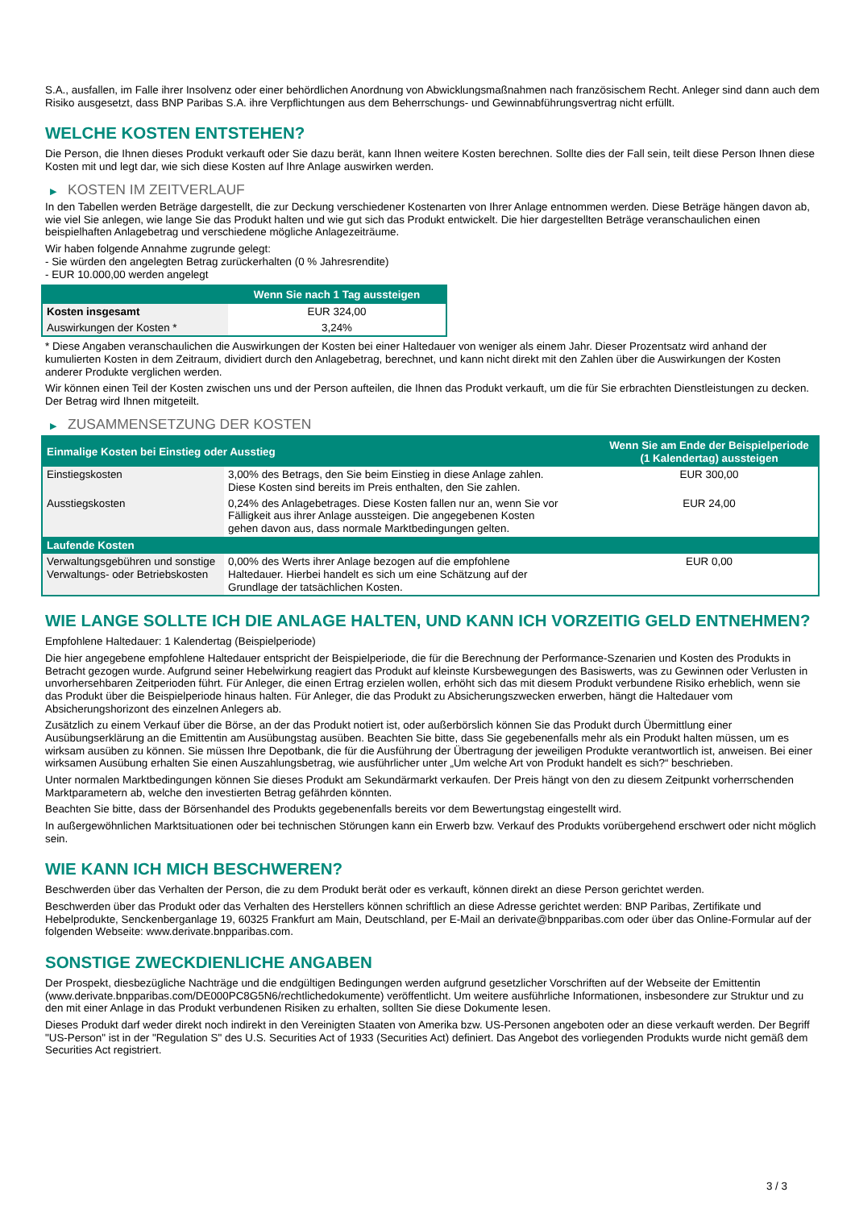S.A., ausfallen, im Falle ihrer Insolvenz oder einer behördlichen Anordnung von Abwicklungsmaßnahmen nach französischem Recht. Anleger sind dann auch dem Risiko ausgesetzt, dass BNP Paribas S.A. ihre Verpflichtungen aus dem Beherrschungs- und Gewinnabführungsvertrag nicht erfüllt.
WELCHE KOSTEN ENTSTEHEN?
Die Person, die Ihnen dieses Produkt verkauft oder Sie dazu berät, kann Ihnen weitere Kosten berechnen. Sollte dies der Fall sein, teilt diese Person Ihnen diese Kosten mit und legt dar, wie sich diese Kosten auf Ihre Anlage auswirken werden.
▶ KOSTEN IM ZEITVERLAUF
In den Tabellen werden Beträge dargestellt, die zur Deckung verschiedener Kostenarten von Ihrer Anlage entnommen werden. Diese Beträge hängen davon ab, wie viel Sie anlegen, wie lange Sie das Produkt halten und wie gut sich das Produkt entwickelt. Die hier dargestellten Beträge veranschaulichen einen beispielhaften Anlagebetrag und verschiedene mögliche Anlagezeiträume.
Wir haben folgende Annahme zugrunde gelegt:
- Sie würden den angelegten Betrag zurückerhalten (0 % Jahresrendite)
- EUR 10.000,00 werden angelegt
| | Wenn Sie nach 1 Tag aussteigen |
| --- | --- |
| Kosten insgesamt | EUR 324,00 |
| Auswirkungen der Kosten * | 3,24% |
* Diese Angaben veranschaulichen die Auswirkungen der Kosten bei einer Haltedauer von weniger als einem Jahr. Dieser Prozentsatz wird anhand der kumulierten Kosten in dem Zeitraum, dividiert durch den Anlagebetrag, berechnet, und kann nicht direkt mit den Zahlen über die Auswirkungen der Kosten anderer Produkte verglichen werden.
Wir können einen Teil der Kosten zwischen uns und der Person aufteilen, die Ihnen das Produkt verkauft, um die für Sie erbrachten Dienstleistungen zu decken. Der Betrag wird Ihnen mitgeteilt.
▶ ZUSAMMENSETZUNG DER KOSTEN
| Einmalige Kosten bei Einstieg oder Ausstieg | | Wenn Sie am Ende der Beispielperiode (1 Kalendertag) aussteigen |
| --- | --- | --- |
| Einstiegskosten | 3,00% des Betrags, den Sie beim Einstieg in diese Anlage zahlen. Diese Kosten sind bereits im Preis enthalten, den Sie zahlen. | EUR 300,00 |
| Ausstiegskosten | 0,24% des Anlagebetrages. Diese Kosten fallen nur an, wenn Sie vor Fälligkeit aus ihrer Anlage aussteigen. Die angegebenen Kosten gehen davon aus, dass normale Marktbedingungen gelten. | EUR 24,00 |
| Laufende Kosten | | |
| Verwaltungsgebühren und sonstige Verwaltungs- oder Betriebskosten | 0,00% des Werts ihrer Anlage bezogen auf die empfohlene Haltedauer. Hierbei handelt es sich um eine Schätzung auf der Grundlage der tatsächlichen Kosten. | EUR 0,00 |
WIE LANGE SOLLTE ICH DIE ANLAGE HALTEN, UND KANN ICH VORZEITIG GELD ENTNEHMEN?
Empfohlene Haltedauer: 1 Kalendertag (Beispielperiode)
Die hier angegebene empfohlene Haltedauer entspricht der Beispielperiode, die für die Berechnung der Performance-Szenarien und Kosten des Produkts in Betracht gezogen wurde. Aufgrund seiner Hebelwirkung reagiert das Produkt auf kleinste Kursbewegungen des Basiswerts, was zu Gewinnen oder Verlusten in unvorhersehbaren Zeitperioden führt. Für Anleger, die einen Ertrag erzielen wollen, erhöht sich das mit diesem Produkt verbundene Risiko erheblich, wenn sie das Produkt über die Beispielperiode hinaus halten. Für Anleger, die das Produkt zu Absicherungszwecken erwerben, hängt die Haltedauer vom Absicherungshorizont des einzelnen Anlegers ab.
Zusätzlich zu einem Verkauf über die Börse, an der das Produkt notiert ist, oder außerbörslich können Sie das Produkt durch Übermittlung einer Ausübungserklärung an die Emittentin am Ausübungstag ausüben. Beachten Sie bitte, dass Sie gegebenenfalls mehr als ein Produkt halten müssen, um es wirksam ausüben zu können. Sie müssen Ihre Depotbank, die für die Ausführung der Übertragung der jeweiligen Produkte verantwortlich ist, anweisen. Bei einer wirksamen Ausübung erhalten Sie einen Auszahlungsbetrag, wie ausführlicher unter „Um welche Art von Produkt handelt es sich?“ beschrieben.
Unter normalen Marktbedingungen können Sie dieses Produkt am Sekundärmarkt verkaufen. Der Preis hängt von den zu diesem Zeitpunkt vorherrschenden Marktparametern ab, welche den investierten Betrag gefährden könnten.
Beachten Sie bitte, dass der Börsenhandel des Produkts gegebenenfalls bereits vor dem Bewertungstag eingestellt wird.
In außergewöhnlichen Marktsituationen oder bei technischen Störungen kann ein Erwerb bzw. Verkauf des Produkts vorübergehend erschwert oder nicht möglich sein.
WIE KANN ICH MICH BESCHWEREN?
Beschwerden über das Verhalten der Person, die zu dem Produkt berät oder es verkauft, können direkt an diese Person gerichtet werden.
Beschwerden über das Produkt oder das Verhalten des Herstellers können schriftlich an diese Adresse gerichtet werden: BNP Paribas, Zertifikate und Hebelprodukte, Senckenberganlage 19, 60325 Frankfurt am Main, Deutschland, per E-Mail an derivate@bnpparibas.com oder über das Online-Formular auf der folgenden Webseite: www.derivate.bnpparibas.com.
SONSTIGE ZWECKDIENLICHE ANGABEN
Der Prospekt, diesbezügliche Nachträge und die endgültigen Bedingungen werden aufgrund gesetzlicher Vorschriften auf der Webseite der Emittentin (www.derivate.bnpparibas.com/DE000PC8G5N6/rechtlichedokumente) veröffentlicht. Um weitere ausführliche Informationen, insbesondere zur Struktur und zu den mit einer Anlage in das Produkt verbundenen Risiken zu erhalten, sollten Sie diese Dokumente lesen.
Dieses Produkt darf weder direkt noch indirekt in den Vereinigten Staaten von Amerika bzw. US-Personen angeboten oder an diese verkauft werden. Der Begriff "US-Person" ist in der "Regulation S" des U.S. Securities Act of 1933 (Securities Act) definiert. Das Angebot des vorliegenden Produkts wurde nicht gemäß dem Securities Act registriert.
3 / 3